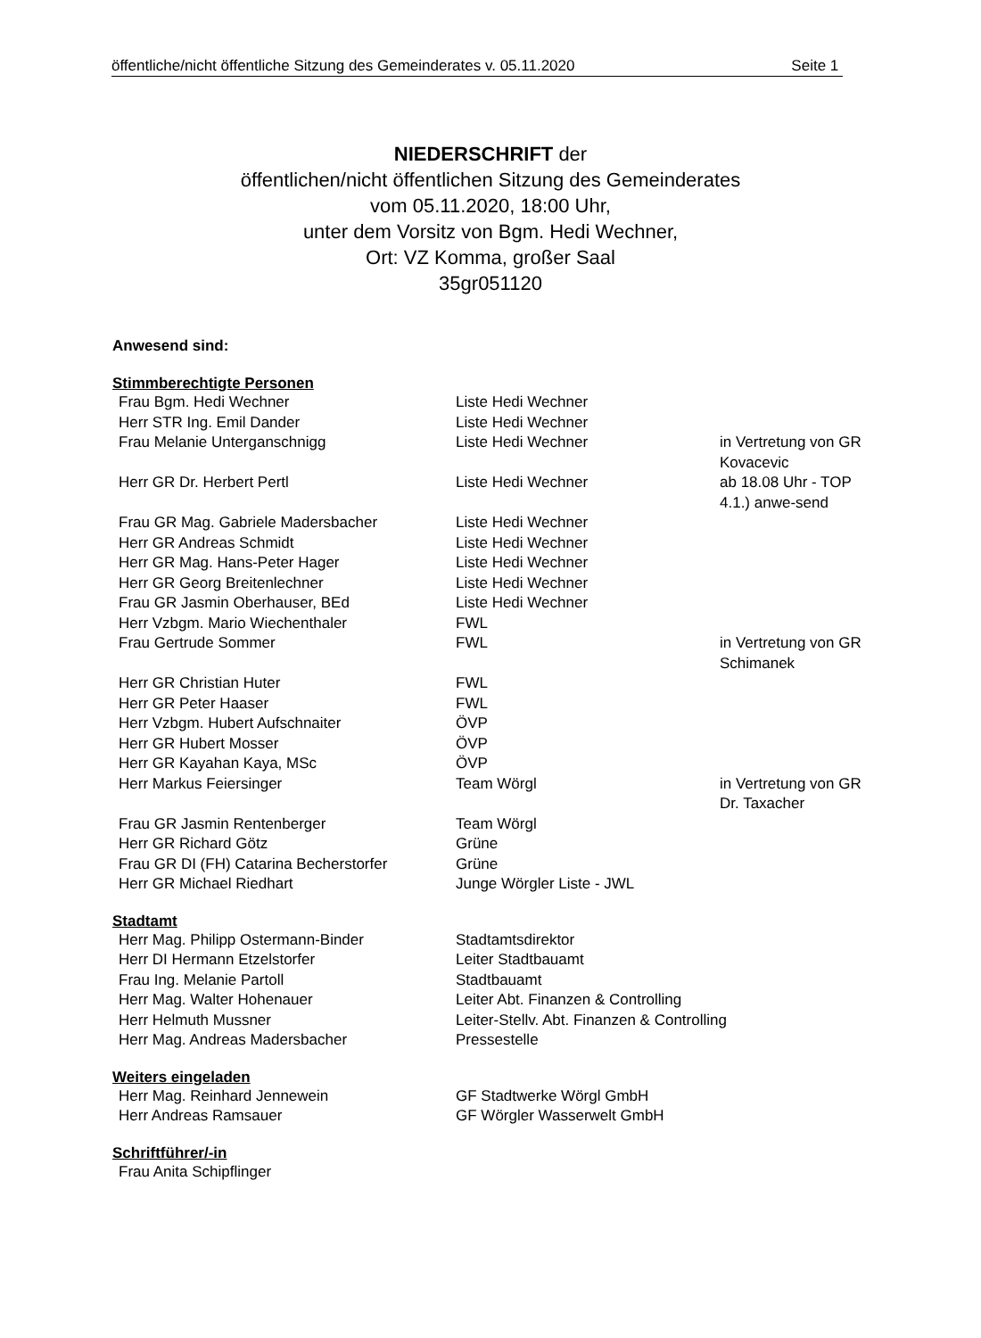öffentliche/nicht öffentliche Sitzung des Gemeinderates v. 05.11.2020 Seite 1
NIEDERSCHRIFT der
öffentlichen/nicht öffentlichen Sitzung des Gemeinderates
vom 05.11.2020, 18:00 Uhr,
unter dem Vorsitz von Bgm. Hedi Wechner,
Ort: VZ Komma, großer Saal
35gr051120
Anwesend sind:
Stimmberechtigte Personen
| Frau Bgm. Hedi Wechner | Liste Hedi Wechner | |
| Herr STR Ing. Emil Dander | Liste Hedi Wechner | |
| Frau Melanie Unterganschnigg | Liste Hedi Wechner | in Vertretung von GR Kovacevic |
| Herr GR Dr. Herbert Pertl | Liste Hedi Wechner | ab 18.08 Uhr - TOP 4.1.) anwe-send |
| Frau GR Mag. Gabriele Madersbacher | Liste Hedi Wechner | |
| Herr GR Andreas Schmidt | Liste Hedi Wechner | |
| Herr GR Mag. Hans-Peter Hager | Liste Hedi Wechner | |
| Herr GR Georg Breitenlechner | Liste Hedi Wechner | |
| Frau GR Jasmin Oberhauser, BEd | Liste Hedi Wechner | |
| Herr Vzbgm. Mario Wiechenthaler | FWL | |
| Frau Gertrude Sommer | FWL | in Vertretung von GR Schimanek |
| Herr GR Christian Huter | FWL | |
| Herr GR Peter Haaser | FWL | |
| Herr Vzbgm. Hubert Aufschnaiter | ÖVP | |
| Herr GR Hubert Mosser | ÖVP | |
| Herr GR Kayahan Kaya, MSc | ÖVP | |
| Herr Markus Feiersinger | Team Wörgl | in Vertretung von GR Dr. Taxacher |
| Frau GR Jasmin Rentenberger | Team Wörgl | |
| Herr GR Richard Götz | Grüne | |
| Frau GR DI (FH) Catarina Becherstorfer | Grüne | |
| Herr GR Michael Riedhart | Junge Wörgler Liste - JWL | |
Stadtamt
| Herr Mag. Philipp Ostermann-Binder | Stadtamtsdirektor |
| Herr DI Hermann Etzelstorfer | Leiter Stadtbauamt |
| Frau Ing. Melanie Partoll | Stadtbauamt |
| Herr Mag. Walter Hohenauer | Leiter Abt. Finanzen & Controlling |
| Herr Helmuth Mussner | Leiter-Stellv. Abt. Finanzen & Controlling |
| Herr Mag. Andreas Madersbacher | Pressestelle |
Weiters eingeladen
| Herr Mag. Reinhard Jennewein | GF Stadtwerke Wörgl GmbH |
| Herr Andreas Ramsauer | GF Wörgler Wasserwelt GmbH |
Schriftführer/-in
| Frau Anita Schipflinger |